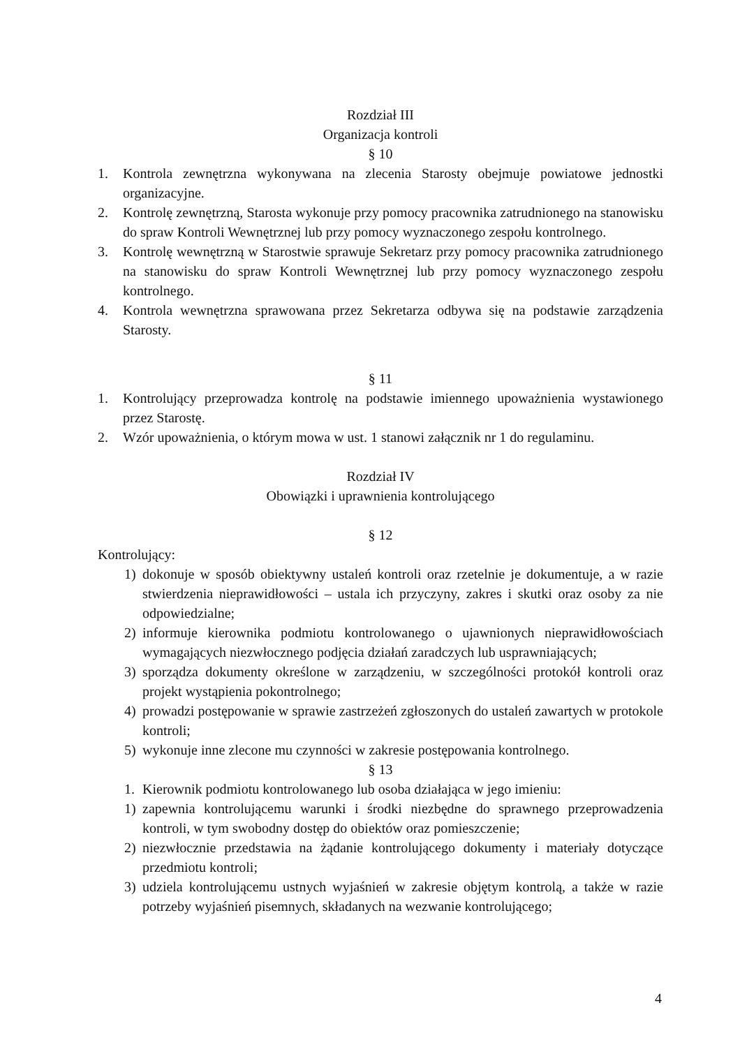Rozdział III
Organizacja kontroli
§ 10
1. Kontrola zewnętrzna wykonywana na zlecenia Starosty obejmuje powiatowe jednostki organizacyjne.
2. Kontrolę zewnętrzną, Starosta wykonuje przy pomocy pracownika zatrudnionego na stanowisku do spraw Kontroli Wewnętrznej lub przy pomocy wyznaczonego zespołu kontrolnego.
3. Kontrolę wewnętrzną w Starostwie sprawuje Sekretarz przy pomocy pracownika zatrudnionego na stanowisku do spraw Kontroli Wewnętrznej lub przy pomocy wyznaczonego zespołu kontrolnego.
4. Kontrola wewnętrzna sprawowana przez Sekretarza odbywa się na podstawie zarządzenia Starosty.
§ 11
1. Kontrolujący przeprowadza kontrolę na podstawie imiennego upoważnienia wystawionego przez Starostę.
2. Wzór upoważnienia, o którym mowa w ust. 1 stanowi załącznik nr 1 do regulaminu.
Rozdział IV
Obowiązki i uprawnienia kontrolującego
§ 12
Kontrolujący:
1) dokonuje w sposób obiektywny ustaleń kontroli oraz rzetelnie je dokumentuje, a w razie stwierdzenia nieprawidłowości – ustala ich przyczyny, zakres i skutki oraz osoby za nie odpowiedzialne;
2) informuje kierownika podmiotu kontrolowanego o ujawnionych nieprawidłowościach wymagających niezwłocznego podjęcia działań zaradczych lub usprawniających;
3) sporządza dokumenty określone w zarządzeniu, w szczególności protokół kontroli oraz projekt wystąpienia pokontrolnego;
4) prowadzi postępowanie w sprawie zastrzeżeń zgłoszonych do ustaleń zawartych w protokole kontroli;
5) wykonuje inne zlecone mu czynności w zakresie postępowania kontrolnego.
§ 13
1. Kierownik podmiotu kontrolowanego lub osoba działająca w jego imieniu:
1) zapewnia kontrolującemu warunki i środki niezbędne do sprawnego przeprowadzenia kontroli, w tym swobodny dostęp do obiektów oraz pomieszczenie;
2) niezwłocznie przedstawia na żądanie kontrolującego dokumenty i materiały dotyczące przedmiotu kontroli;
3) udziela kontrolującemu ustnych wyjaśnień w zakresie objętym kontrolą, a także w razie potrzeby wyjaśnień pisemnych, składanych na wezwanie kontrolującego;
4